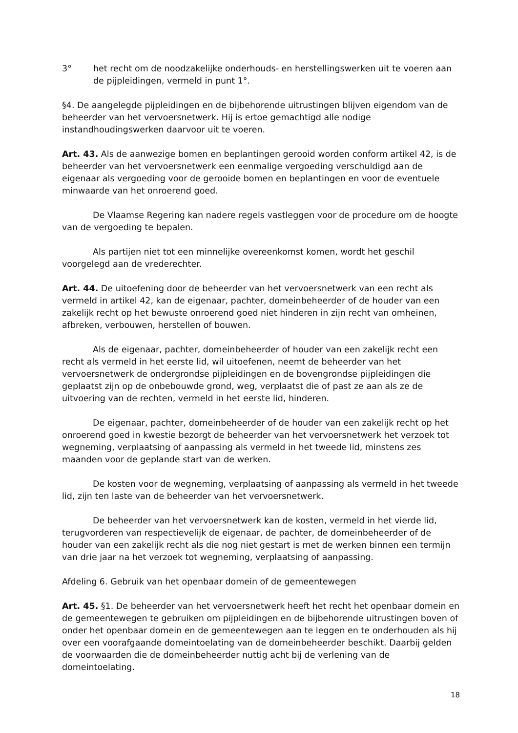3° het recht om de noodzakelijke onderhouds- en herstellingswerken uit te voeren aan de pijpleidingen, vermeld in punt 1°.
§4. De aangelegde pijpleidingen en de bijbehorende uitrustingen blijven eigendom van de beheerder van het vervoersnetwerk. Hij is ertoe gemachtigd alle nodige instandhoudingswerken daarvoor uit te voeren.
Art. 43. Als de aanwezige bomen en beplantingen gerooid worden conform artikel 42, is de beheerder van het vervoersnetwerk een eenmalige vergoeding verschuldigd aan de eigenaar als vergoeding voor de gerooide bomen en beplantingen en voor de eventuele minwaarde van het onroerend goed.
De Vlaamse Regering kan nadere regels vastleggen voor de procedure om de hoogte van de vergoeding te bepalen.
Als partijen niet tot een minnelijke overeenkomst komen, wordt het geschil voorgelegd aan de vrederechter.
Art. 44. De uitoefening door de beheerder van het vervoersnetwerk van een recht als vermeld in artikel 42, kan de eigenaar, pachter, domeinbeheerder of de houder van een zakelijk recht op het bewuste onroerend goed niet hinderen in zijn recht van omheinen, afbreken, verbouwen, herstellen of bouwen.
Als de eigenaar, pachter, domeinbeheerder of houder van een zakelijk recht een recht als vermeld in het eerste lid, wil uitoefenen, neemt de beheerder van het vervoersnetwerk de ondergrondse pijpleidingen en de bovengrondse pijpleidingen die geplaatst zijn op de onbebouwde grond, weg, verplaatst die of past ze aan als ze de uitvoering van de rechten, vermeld in het eerste lid, hinderen.
De eigenaar, pachter, domeinbeheerder of de houder van een zakelijk recht op het onroerend goed in kwestie bezorgt de beheerder van het vervoersnetwerk het verzoek tot wegneming, verplaatsing of aanpassing als vermeld in het tweede lid, minstens zes maanden voor de geplande start van de werken.
De kosten voor de wegneming, verplaatsing of aanpassing als vermeld in het tweede lid, zijn ten laste van de beheerder van het vervoersnetwerk.
De beheerder van het vervoersnetwerk kan de kosten, vermeld in het vierde lid, terugvorderen van respectievelijk de eigenaar, de pachter, de domeinbeheerder of de houder van een zakelijk recht als die nog niet gestart is met de werken binnen een termijn van drie jaar na het verzoek tot wegneming, verplaatsing of aanpassing.
Afdeling 6. Gebruik van het openbaar domein of de gemeentewegen
Art. 45. §1. De beheerder van het vervoersnetwerk heeft het recht het openbaar domein en de gemeentewegen te gebruiken om pijpleidingen en de bijbehorende uitrustingen boven of onder het openbaar domein en de gemeentewegen aan te leggen en te onderhouden als hij over een voorafgaande domeintoelating van de domeinbeheerder beschikt. Daarbij gelden de voorwaarden die de domeinbeheerder nuttig acht bij de verlening van de domeintoelating.
18